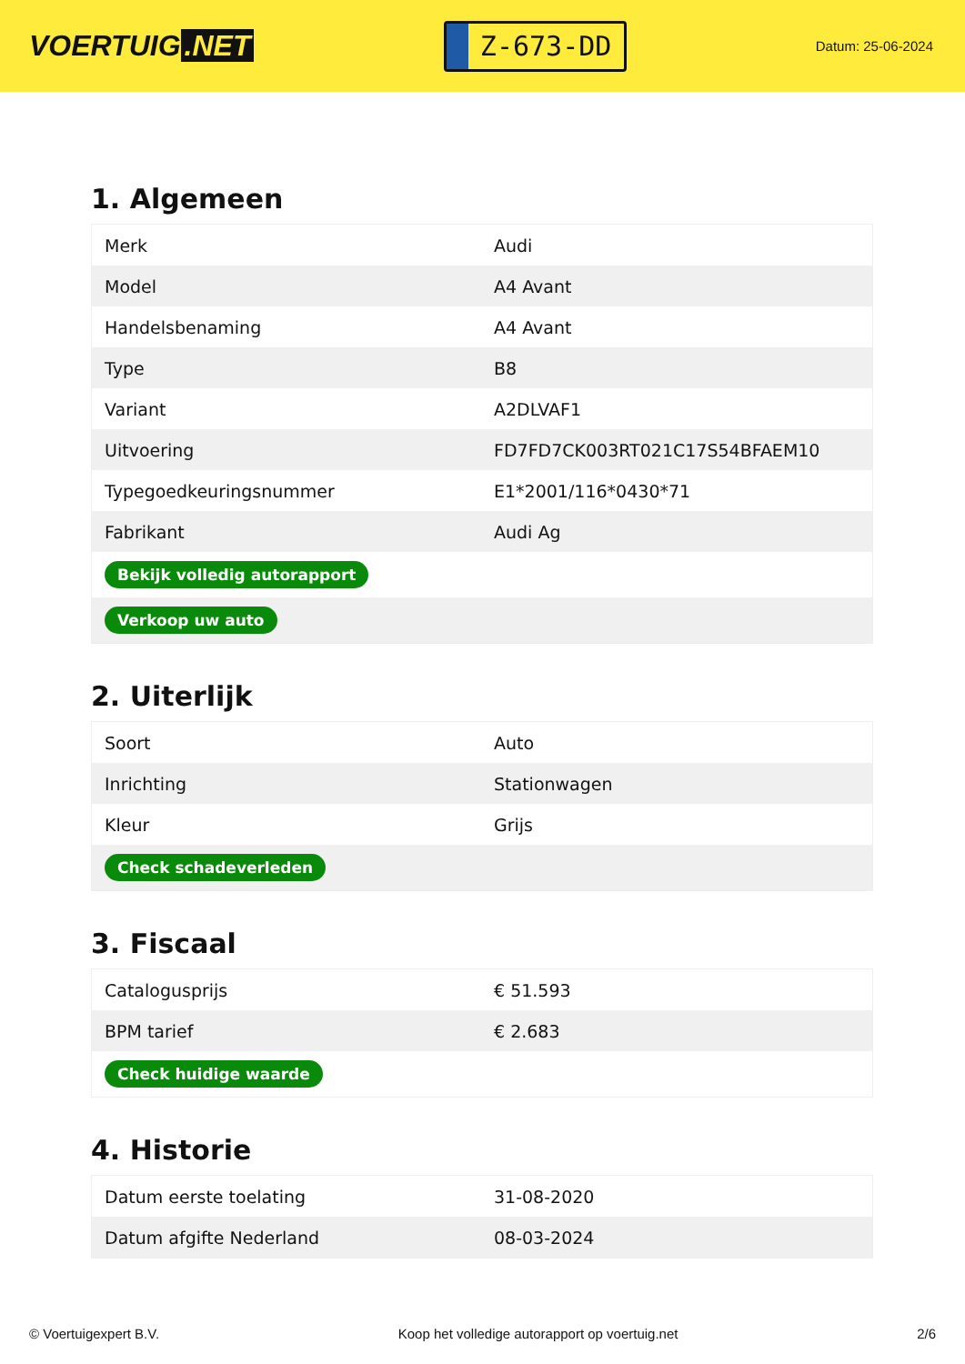VOERTUIG.NET
Z-673-DD
Datum: 25-06-2024
1. Algemeen
| Merk | Audi |
| Model | A4 Avant |
| Handelsbenaming | A4 Avant |
| Type | B8 |
| Variant | A2DLVAF1 |
| Uitvoering | FD7FD7CK003RT021C17S54BFAEM10 |
| Typegoedkeuringsnummer | E1*2001/116*0430*71 |
| Fabrikant | Audi Ag |
| Bekijk volledig autorapport | |
| Verkoop uw auto | |
2. Uiterlijk
| Soort | Auto |
| Inrichting | Stationwagen |
| Kleur | Grijs |
| Check schadeverleden | |
3. Fiscaal
| Catalogusprijs | € 51.593 |
| BPM tarief | € 2.683 |
| Check huidige waarde | |
4. Historie
| Datum eerste toelating | 31-08-2020 |
| Datum afgifte Nederland | 08-03-2024 |
© Voertuigexpert B.V. Koop het volledige autorapport op voertuig.net 2/6